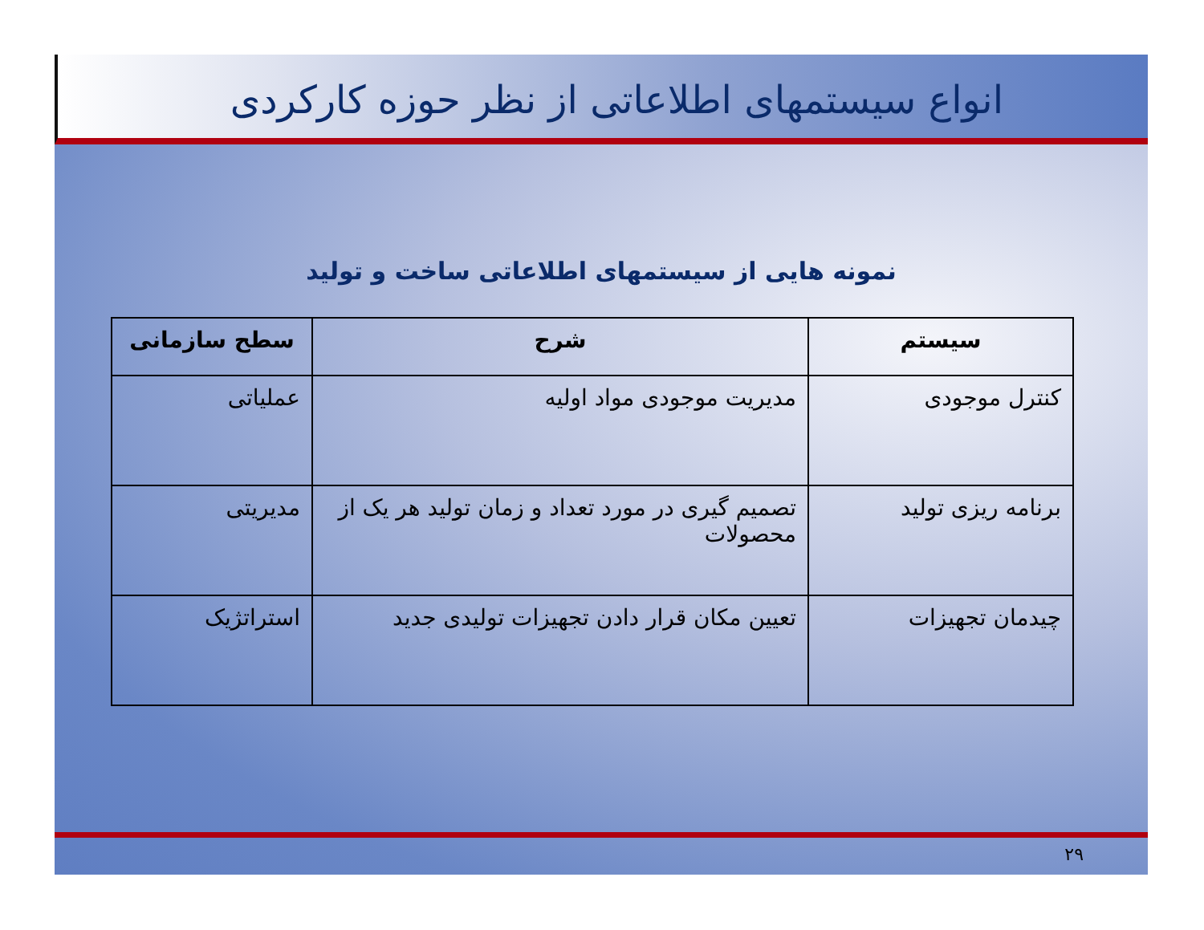انواع سیستمهای اطلاعاتی از نظر حوزه کارکردی
نمونه هایی از سیستمهای اطلاعاتی ساخت و تولید
| سیستم | شرح | سطح سازمانی |
| --- | --- | --- |
| کنترل موجودی | مدیریت موجودی مواد اولیه | عملیاتی |
| برنامه ریزی تولید | تصمیم گیری در مورد تعداد و زمان تولید هر یک از محصولات | مدیریتی |
| چیدمان تجهیزات | تعیین مکان قرار دادن تجهیزات تولیدی جدید | استراتژیک |
۲۹